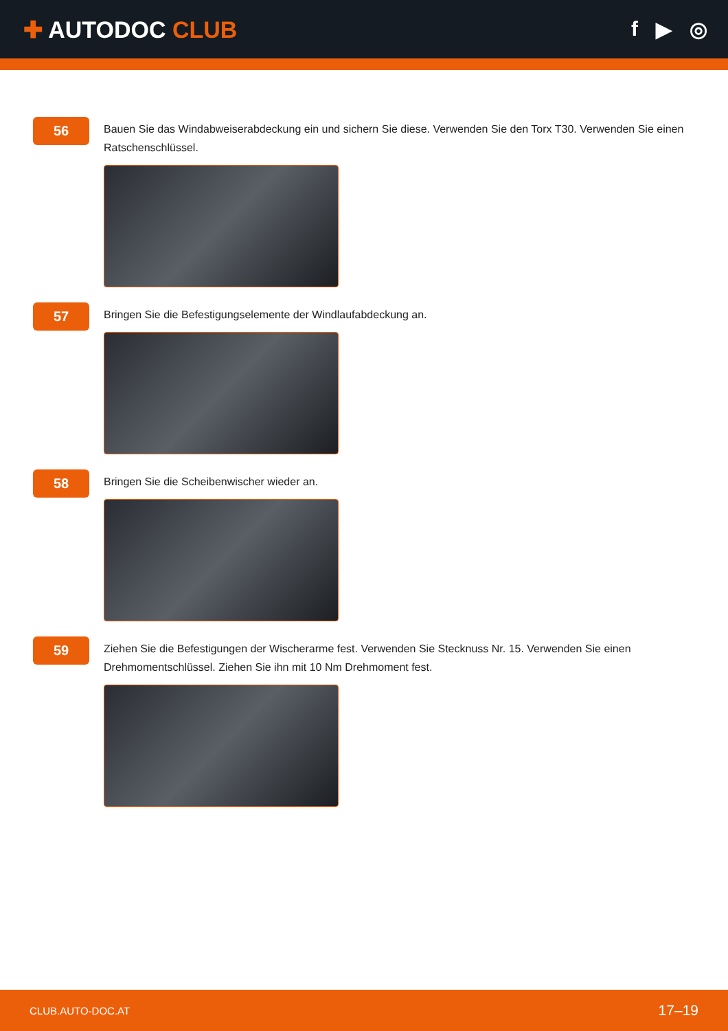✚ AUTODOC CLUB f ▶ ◎
56
Bauen Sie das Windabweiserabdeckung ein und sichern Sie diese. Verwenden Sie den Torx T30. Verwenden Sie einen Ratschenschlüssel.
57
Bringen Sie die Befestigungselemente der Windlaufabdeckung an.
58
Bringen Sie die Scheibenwischer wieder an.
59
Ziehen Sie die Befestigungen der Wischerarme fest. Verwenden Sie Stecknuss Nr. 15. Verwenden Sie einen Drehmomentschlüssel. Ziehen Sie ihn mit 10 Nm Drehmoment fest.
CLUB.AUTO-DOC.AT 17–19